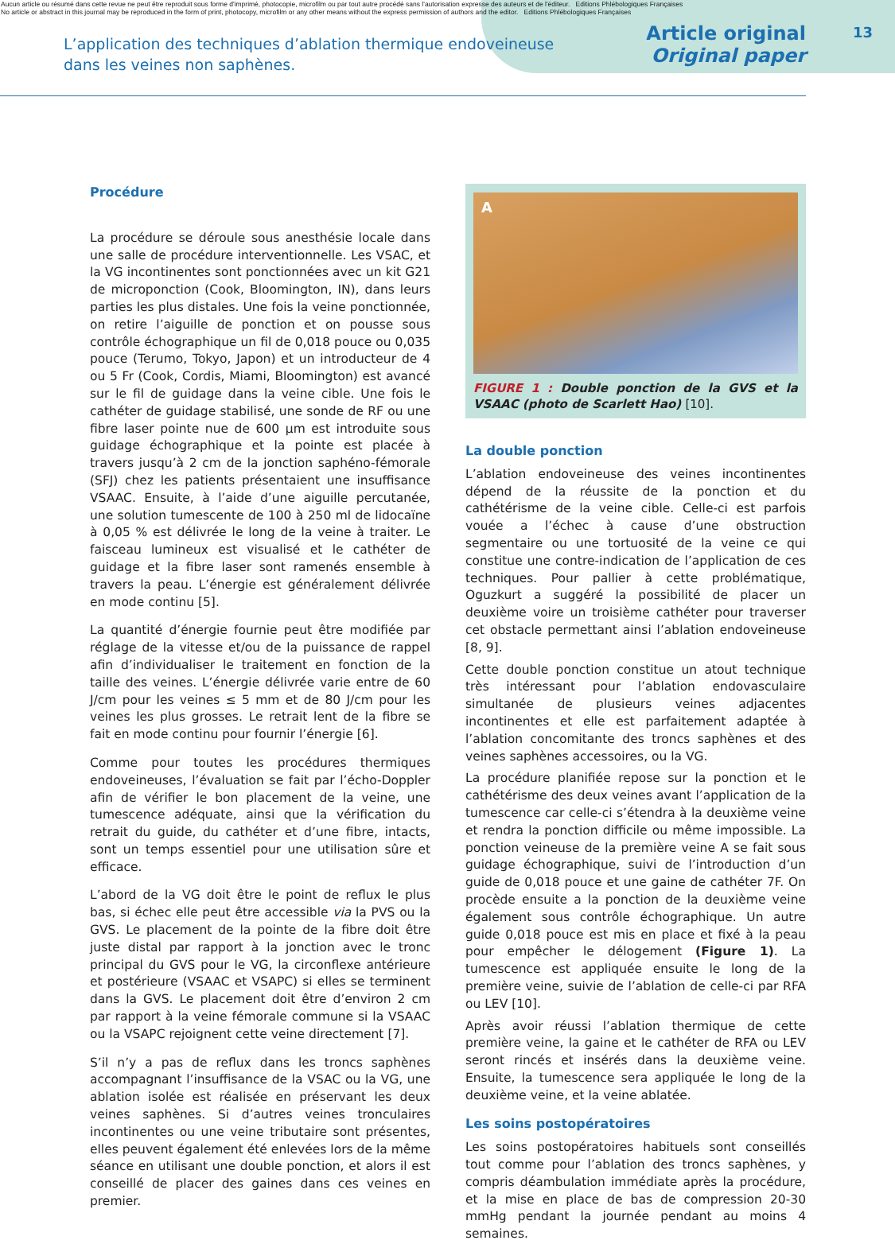Aucun article ou résumé dans cette revue ne peut être reproduit sous forme d'imprimé, photocopie, microfilm ou par tout autre procédé sans l'autorisation expresse des auteurs et de l'éditeur. Editions Phlébologiques Françaises
No article or abstract in this journal may be reproduced in the form of print, photocopy, microfilm or any other means without the express permission of authors and the editor. Editions Phlébologiques Françaises
13
L’application des techniques d’ablation thermique endoveineuse
dans les veines non saphènes.
Article original
Original paper
Procédure
La procédure se déroule sous anesthésie locale dans une salle de procédure interventionnelle. Les VSAC, et la VG incontinentes sont ponctionnées avec un kit G21 de microponction (Cook, Bloomington, IN), dans leurs parties les plus distales. Une fois la veine ponctionnée, on retire l’aiguille de ponction et on pousse sous contrôle échographique un fil de 0,018 pouce ou 0,035 pouce (Terumo, Tokyo, Japon) et un introducteur de 4 ou 5 Fr (Cook, Cordis, Miami, Bloomington) est avancé sur le fil de guidage dans la veine cible. Une fois le cathéter de guidage stabilisé, une sonde de RF ou une fibre laser pointe nue de 600 µm est introduite sous guidage échographique et la pointe est placée à travers jusqu’à 2 cm de la jonction saphéno-fémorale (SFJ) chez les patients présentaient une insuffisance VSAAC. Ensuite, à l’aide d’une aiguille percutanée, une solution tumescente de 100 à 250 ml de lidocaïne à 0,05 % est délivrée le long de la veine à traiter. Le faisceau lumineux est visualisé et le cathéter de guidage et la fibre laser sont ramenés ensemble à travers la peau. L’énergie est généralement délivrée en mode continu [5].
La quantité d’énergie fournie peut être modifiée par réglage de la vitesse et/ou de la puissance de rappel afin d’individualiser le traitement en fonction de la taille des veines. L’énergie délivrée varie entre de 60 J/cm pour les veines ≤ 5 mm et de 80 J/cm pour les veines les plus grosses. Le retrait lent de la fibre se fait en mode continu pour fournir l’énergie [6].
Comme pour toutes les procédures thermiques endoveineuses, l’évaluation se fait par l’écho-Doppler afin de vérifier le bon placement de la veine, une tumescence adéquate, ainsi que la vérification du retrait du guide, du cathéter et d’une fibre, intacts, sont un temps essentiel pour une utilisation sûre et efficace.
L’abord de la VG doit être le point de reflux le plus bas, si échec elle peut être accessible via la PVS ou la GVS. Le placement de la pointe de la fibre doit être juste distal par rapport à la jonction avec le tronc principal du GVS pour le VG, la circonflexe antérieure et postérieure (VSAAC et VSAPC) si elles se terminent dans la GVS. Le placement doit être d’environ 2 cm par rapport à la veine fémorale commune si la VSAAC ou la VSAPC rejoignent cette veine directement [7].
S’il n’y a pas de reflux dans les troncs saphènes accompagnant l’insuffisance de la VSAC ou la VG, une ablation isolée est réalisée en préservant les deux veines saphènes. Si d’autres veines tronculaires incontinentes ou une veine tributaire sont présentes, elles peuvent également été enlevées lors de la même séance en utilisant une double ponction, et alors il est conseillé de placer des gaines dans ces veines en premier.
A
FIGURE 1 : Double ponction de la GVS et la VSAAC (photo de Scarlett Hao) [10].
La double ponction
L’ablation endoveineuse des veines incontinentes dépend de la réussite de la ponction et du cathétérisme de la veine cible. Celle-ci est parfois vouée a l’échec à cause d’une obstruction segmentaire ou une tortuosité de la veine ce qui constitue une contre-indication de l’application de ces techniques. Pour pallier à cette problématique, Oguzkurt a suggéré la possibilité de placer un deuxième voire un troisième cathéter pour traverser cet obstacle permettant ainsi l’ablation endoveineuse [8, 9].
Cette double ponction constitue un atout technique très intéressant pour l’ablation endovasculaire simultanée de plusieurs veines adjacentes incontinentes et elle est parfaitement adaptée à l’ablation concomitante des troncs saphènes et des veines saphènes accessoires, ou la VG.
La procédure planifiée repose sur la ponction et le cathétérisme des deux veines avant l’application de la tumescence car celle-ci s’étendra à la deuxième veine et rendra la ponction difficile ou même impossible. La ponction veineuse de la première veine A se fait sous guidage échographique, suivi de l’introduction d’un guide de 0,018 pouce et une gaine de cathéter 7F. On procède ensuite a la ponction de la deuxième veine également sous contrôle échographique. Un autre guide 0,018 pouce est mis en place et fixé à la peau pour empêcher le délogement (Figure 1). La tumescence est appliquée ensuite le long de la première veine, suivie de l’ablation de celle-ci par RFA ou LEV [10].
Après avoir réussi l’ablation thermique de cette première veine, la gaine et le cathéter de RFA ou LEV seront rincés et insérés dans la deuxième veine. Ensuite, la tumescence sera appliquée le long de la deuxième veine, et la veine ablatée.
Les soins postopératoires
Les soins postopératoires habituels sont conseillés tout comme pour l’ablation des troncs saphènes, y compris déambulation immédiate après la procédure, et la mise en place de bas de compression 20-30 mmHg pendant la journée pendant au moins 4 semaines.